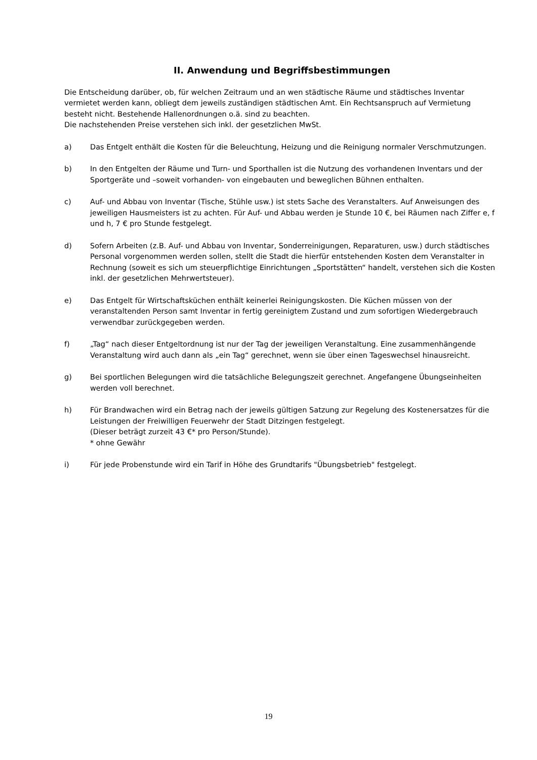II. Anwendung und Begriffsbestimmungen
Die Entscheidung darüber, ob, für welchen Zeitraum und an wen städtische Räume und städtisches Inventar vermietet werden kann, obliegt dem jeweils zuständigen städtischen Amt. Ein Rechtsanspruch auf Vermietung besteht nicht. Bestehende Hallenordnungen o.ä. sind zu beachten.
Die nachstehenden Preise verstehen sich inkl. der gesetzlichen MwSt.
a) Das Entgelt enthält die Kosten für die Beleuchtung, Heizung und die Reinigung normaler Verschmutzungen.
b) In den Entgelten der Räume und Turn- und Sporthallen ist die Nutzung des vorhandenen Inventars und der Sportgeräte und –soweit vorhanden- von eingebauten und beweglichen Bühnen enthalten.
c) Auf- und Abbau von Inventar (Tische, Stühle usw.) ist stets Sache des Veranstalters. Auf Anweisungen des jeweiligen Hausmeisters ist zu achten. Für Auf- und Abbau werden je Stunde 10 €, bei Räumen nach Ziffer e, f und h, 7 € pro Stunde festgelegt.
d) Sofern Arbeiten (z.B. Auf- und Abbau von Inventar, Sonderreinigungen, Reparaturen, usw.) durch städtisches Personal vorgenommen werden sollen, stellt die Stadt die hierfür entstehenden Kosten dem Veranstalter in Rechnung (soweit es sich um steuerpflichtige Einrichtungen „Sportstätten“ handelt, verstehen sich die Kosten inkl. der gesetzlichen Mehrwertsteuer).
e) Das Entgelt für Wirtschaftsküchen enthält keinerlei Reinigungskosten. Die Küchen müssen von der veranstaltenden Person samt Inventar in fertig gereinigtem Zustand und zum sofortigen Wiedergebrauch verwendbar zurückgegeben werden.
f) „Tag“ nach dieser Entgeltordnung ist nur der Tag der jeweiligen Veranstaltung. Eine zusammenhängende Veranstaltung wird auch dann als „ein Tag“ gerechnet, wenn sie über einen Tageswechsel hinausreicht.
g) Bei sportlichen Belegungen wird die tatsächliche Belegungszeit gerechnet. Angefangene Übungseinheiten werden voll berechnet.
h) Für Brandwachen wird ein Betrag nach der jeweils gültigen Satzung zur Regelung des Kostenersatzes für die Leistungen der Freiwilligen Feuerwehr der Stadt Ditzingen festgelegt.
(Dieser beträgt zurzeit 43 €* pro Person/Stunde).
* ohne Gewähr
i) Für jede Probenstunde wird ein Tarif in Höhe des Grundtarifs "Übungsbetrieb" festgelegt.
19